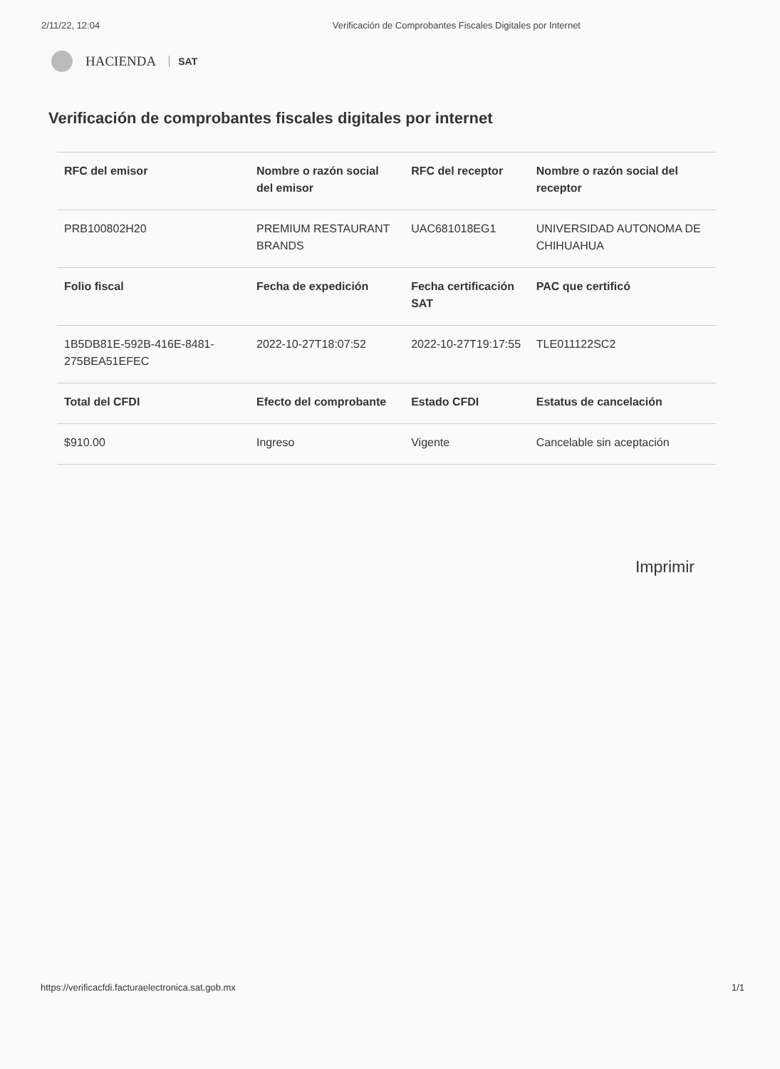2/11/22, 12:04 Verificación de Comprobantes Fiscales Digitales por Internet
HACIENDA SAT
Verificación de comprobantes fiscales digitales por internet
| RFC del emisor | Nombre o razón social del emisor | RFC del receptor | Nombre o razón social del receptor |
| --- | --- | --- | --- |
| PRB100802H20 | PREMIUM RESTAURANT BRANDS | UAC681018EG1 | UNIVERSIDAD AUTONOMA DE CHIHUAHUA |
| Folio fiscal | Fecha de expedición | Fecha certificación SAT | PAC que certificó |
| 1B5DB81E-592B-416E-8481-275BEA51EFEC | 2022-10-27T18:07:52 | 2022-10-27T19:17:55 | TLE011122SC2 |
| Total del CFDI | Efecto del comprobante | Estado CFDI | Estatus de cancelación |
| $910.00 | Ingreso | Vigente | Cancelable sin aceptación |
Imprimir
https://verificacfdi.facturaelectronica.sat.gob.mx 1/1